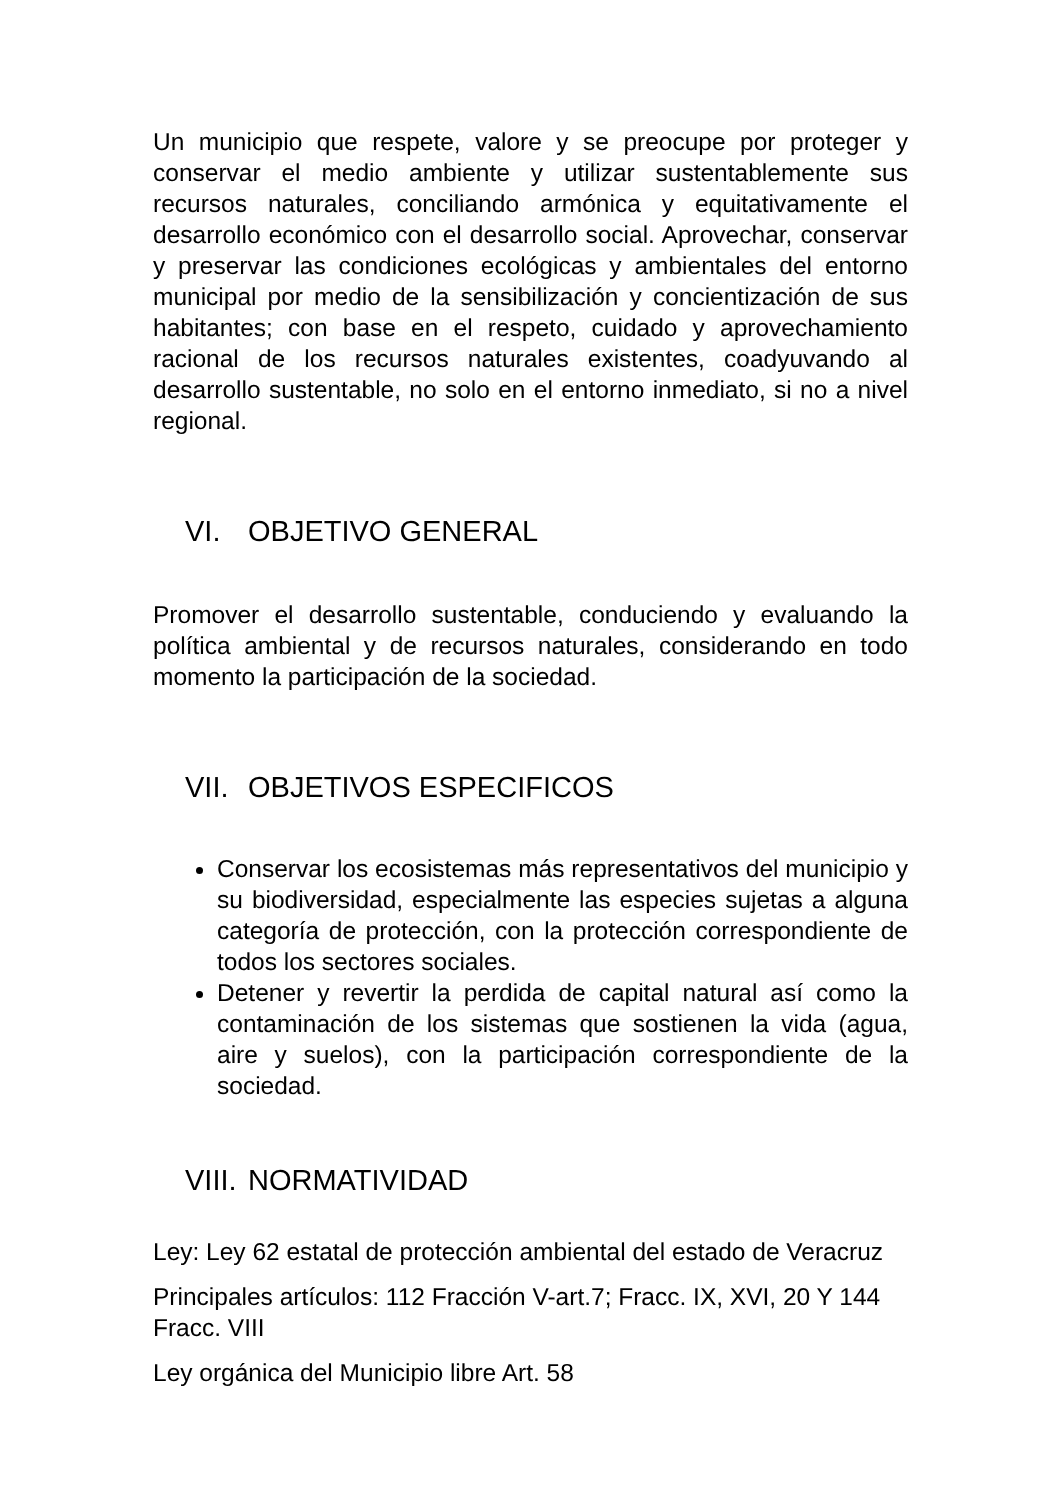Un municipio que respete, valore y se preocupe por proteger y conservar el medio ambiente y utilizar sustentablemente sus recursos naturales, conciliando armónica y equitativamente el desarrollo económico con el desarrollo social. Aprovechar, conservar y preservar las condiciones ecológicas y ambientales del entorno municipal por medio de la sensibilización y concientización de sus habitantes; con base en el respeto, cuidado y aprovechamiento racional de los recursos naturales existentes, coadyuvando al desarrollo sustentable, no solo en el entorno inmediato, si no a nivel regional.
VI. OBJETIVO GENERAL
Promover el desarrollo sustentable, conduciendo y evaluando la política ambiental y de recursos naturales, considerando en todo momento la participación de la sociedad.
VII. OBJETIVOS ESPECIFICOS
Conservar los ecosistemas más representativos del municipio y su biodiversidad, especialmente las especies sujetas a alguna categoría de protección, con la protección correspondiente de todos los sectores sociales.
Detener y revertir la perdida de capital natural así como la contaminación de los sistemas que sostienen la vida (agua, aire y suelos), con la participación correspondiente de la sociedad.
VIII. NORMATIVIDAD
Ley: Ley 62 estatal de protección ambiental del estado de Veracruz
Principales artículos: 112 Fracción V-art.7; Fracc. IX, XVI, 20 Y 144 Fracc. VIII
Ley orgánica del Municipio libre Art. 58